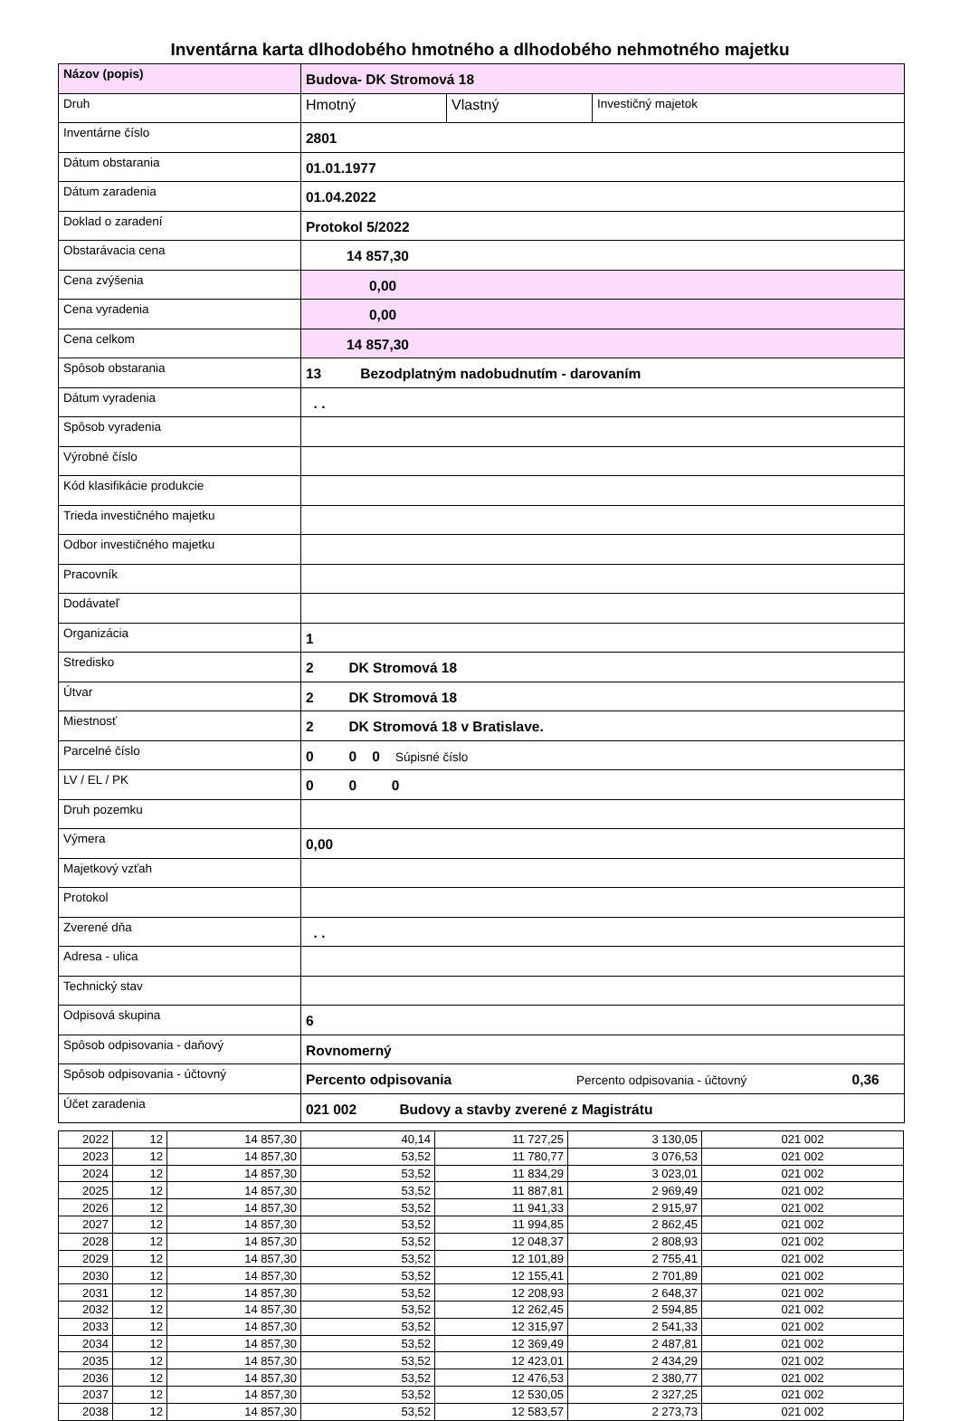Inventárna karta dlhodobého hmotného a dlhodobého nehmotného majetku
| Názov (popis) | Budova- DK Stromová 18 |
| Druh | / Hmotný / Vlastný / Investičný majetok / |
| Inventárne číslo | 2801 |
| Dátum obstarania | 01.01.1977 |
| Dátum zaradenia | 01.04.2022 |
| Doklad o zaradení | Protokol 5/2022 |
| Obstarávacia cena | 14 857,30 |
| Cena zvýšenia | 0,00 |
| Cena vyradenia | 0,00 |
| Cena celkom | 14 857,30 |
| Spôsob obstarania | 13 Bezodplatným nadobudnutím - darovaním |
| Dátum vyradenia | . . |
| Spôsob vyradenia | |
| Výrobné číslo | |
| Kód klasifikácie produkcie | |
| Trieda investičného majetku | |
| Odbor investičného majetku | |
| Pracovník | |
| Dodávateľ | |
| Organizácia | 1 |
| Stredisko | 2 DK Stromová 18 |
| Útvar | 2 DK Stromová 18 |
| Miestnosť | 2 DK Stromová 18 v Bratislave. |
| Parcelné číslo | 0 0 0 Súpisné číslo |
| LV / EL / PK | 0 0 0 |
| Druh pozemku | |
| Výmera | 0,00 |
| Majetkový vzťah | |
| Protokol | |
| Zverené dňa | . . |
| Adresa - ulica | |
| Technický stav | |
| Odpisová skupina | 6 |
| Spôsob odpisovania - daňový | Rovnomerný |
| Spôsob odpisovania - účtovný | Percento odpisovania Percento odpisovania - účtovný 0,36 |
| Účet zaradenia | 021 002 Budovy a stavby zverené z Magistrátu |
| 2022 | 12 | 14 857,30 | 40,14 | 11 727,25 | 3 130,05 | 021 002 |
| 2023 | 12 | 14 857,30 | 53,52 | 11 780,77 | 3 076,53 | 021 002 |
| 2024 | 12 | 14 857,30 | 53,52 | 11 834,29 | 3 023,01 | 021 002 |
| 2025 | 12 | 14 857,30 | 53,52 | 11 887,81 | 2 969,49 | 021 002 |
| 2026 | 12 | 14 857,30 | 53,52 | 11 941,33 | 2 915,97 | 021 002 |
| 2027 | 12 | 14 857,30 | 53,52 | 11 994,85 | 2 862,45 | 021 002 |
| 2028 | 12 | 14 857,30 | 53,52 | 12 048,37 | 2 808,93 | 021 002 |
| 2029 | 12 | 14 857,30 | 53,52 | 12 101,89 | 2 755,41 | 021 002 |
| 2030 | 12 | 14 857,30 | 53,52 | 12 155,41 | 2 701,89 | 021 002 |
| 2031 | 12 | 14 857,30 | 53,52 | 12 208,93 | 2 648,37 | 021 002 |
| 2032 | 12 | 14 857,30 | 53,52 | 12 262,45 | 2 594,85 | 021 002 |
| 2033 | 12 | 14 857,30 | 53,52 | 12 315,97 | 2 541,33 | 021 002 |
| 2034 | 12 | 14 857,30 | 53,52 | 12 369,49 | 2 487,81 | 021 002 |
| 2035 | 12 | 14 857,30 | 53,52 | 12 423,01 | 2 434,29 | 021 002 |
| 2036 | 12 | 14 857,30 | 53,52 | 12 476,53 | 2 380,77 | 021 002 |
| 2037 | 12 | 14 857,30 | 53,52 | 12 530,05 | 2 327,25 | 021 002 |
| 2038 | 12 | 14 857,30 | 53,52 | 12 583,57 | 2 273,73 | 021 002 |